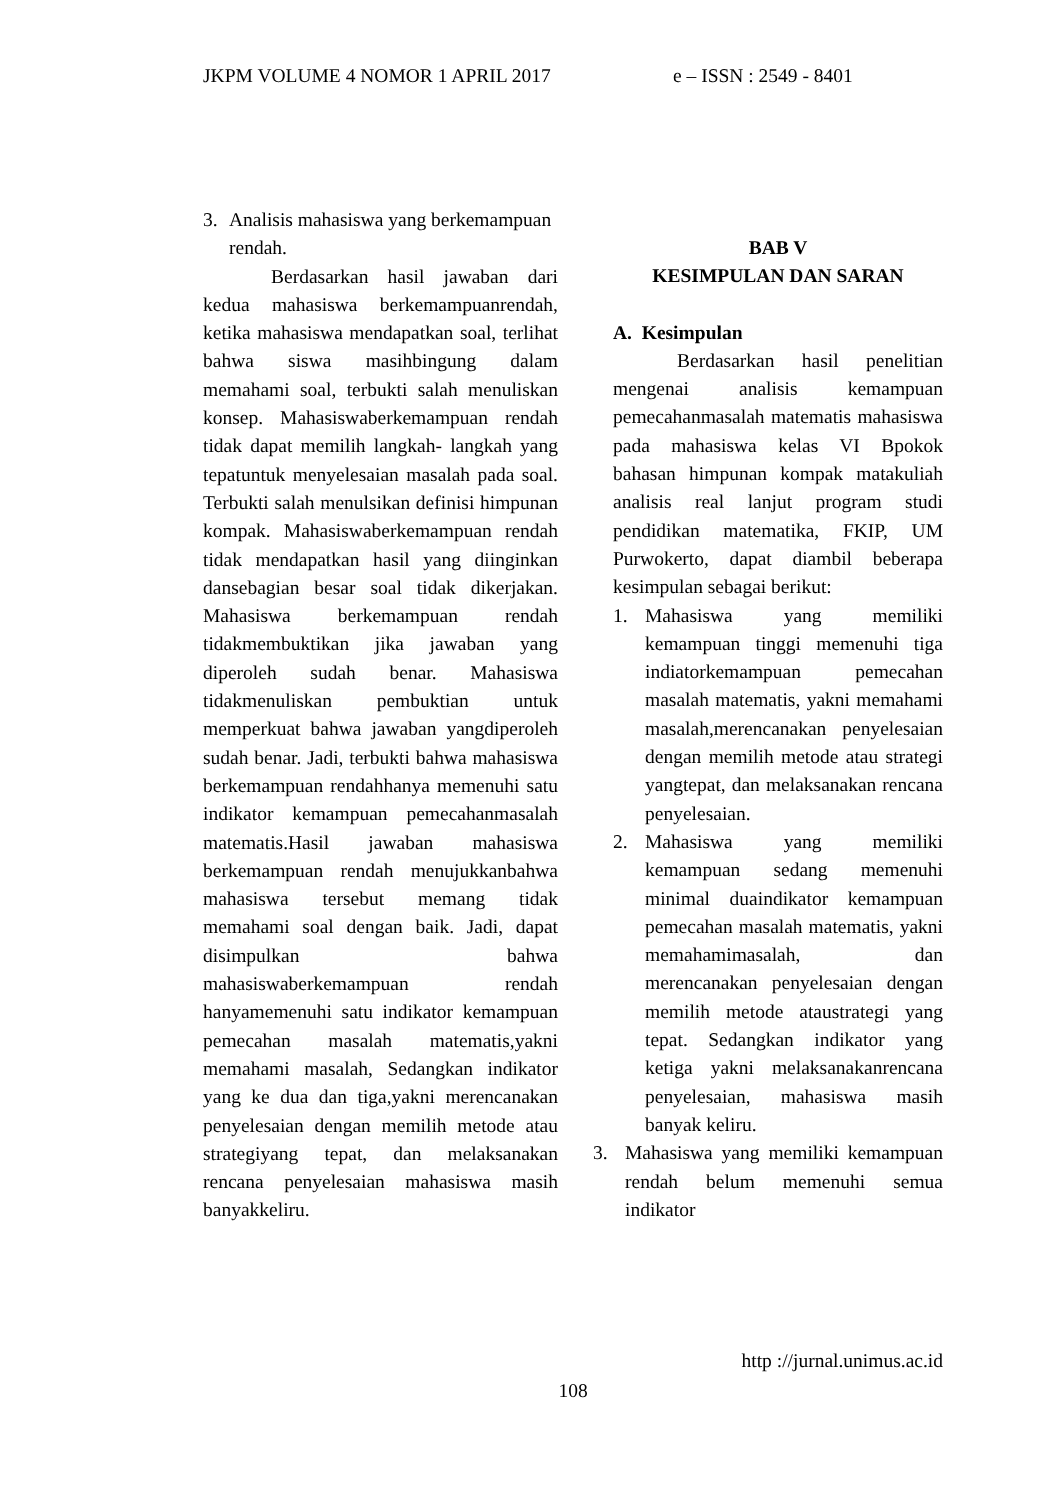JKPM VOLUME 4 NOMOR 1 APRIL 2017 e – ISSN : 2549 - 8401
3. Analisis mahasiswa yang berkemampuan rendah.
Berdasarkan hasil jawaban dari kedua mahasiswa berkemampuanrendah, ketika mahasiswa mendapatkan soal, terlihat bahwa siswa masihbingung dalam memahami soal, terbukti salah menuliskan konsep. Mahasiswaberkemampuan rendah tidak dapat memilih langkah- langkah yang tepatuntuk menyelesaian masalah pada soal. Terbukti salah menulsikan definisi himpunan kompak. Mahasiswaberkemampuan rendah tidak mendapatkan hasil yang diinginkan dansebagian besar soal tidak dikerjakan. Mahasiswa berkemampuan rendah tidakmembuktikan jika jawaban yang diperoleh sudah benar. Mahasiswa tidakmenuliskan pembuktian untuk memperkuat bahwa jawaban yangdiperoleh sudah benar. Jadi, terbukti bahwa mahasiswa berkemampuan rendahhanya memenuhi satu indikator kemampuan pemecahanmasalah matematis.Hasil jawaban mahasiswa berkemampuan rendah menujukkanbahwa mahasiswa tersebut memang tidak memahami soal dengan baik. Jadi, dapat disimpulkan bahwa mahasiswaberkemampuan rendah hanyamemenuhi satu indikator kemampuan pemecahan masalah matematis,yakni memahami masalah, Sedangkan indikator yang ke dua dan tiga,yakni merencanakan penyelesaian dengan memilih metode atau strategiyang tepat, dan melaksanakan rencana penyelesaian mahasiswa masih banyakkeliru.
BAB V
KESIMPULAN DAN SARAN
A. Kesimpulan
Berdasarkan hasil penelitian mengenai analisis kemampuan pemecahanmasalah matematis mahasiswa pada mahasiswa kelas VI Bpokok bahasan himpunan kompak matakuliah analisis real lanjut program studi pendidikan matematika, FKIP, UM Purwokerto, dapat diambil beberapa kesimpulan sebagai berikut:
1. Mahasiswa yang memiliki kemampuan tinggi memenuhi tiga indiatorkemampuan pemecahan masalah matematis, yakni memahami masalah,merencanakan penyelesaian dengan memilih metode atau strategi yangtepat, dan melaksanakan rencana penyelesaian.
2. Mahasiswa yang memiliki kemampuan sedang memenuhi minimal duaindikator kemampuan pemecahan masalah matematis, yakni memahamimasalah, dan merencanakan penyelesaian dengan memilih metode ataustrategi yang tepat. Sedangkan indikator yang ketiga yakni melaksanakanrencana penyelesaian, mahasiswa masih banyak keliru.
3. Mahasiswa yang memiliki kemampuan rendah belum memenuhi semua indikator
http ://jurnal.unimus.ac.id
108